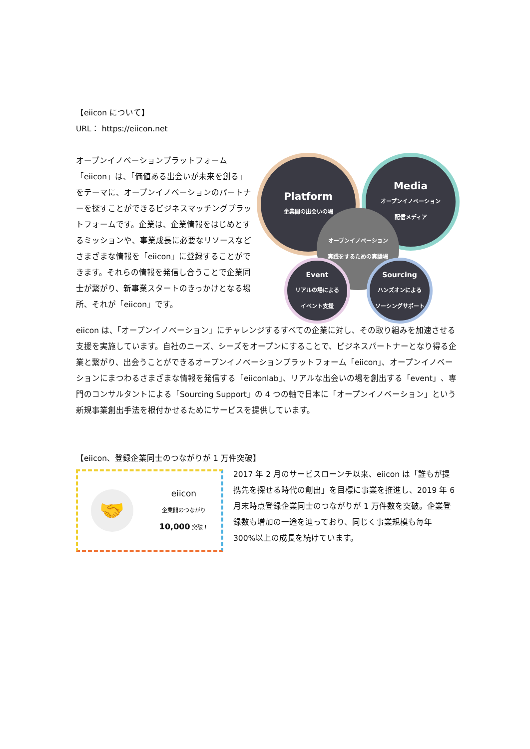【eiicon について】
URL： https://eiicon.net
Platform
企業間の出会いの場
Media
オープンイノベーション
配信メディア
オープンイノベーション
実践をするための実験場
Event
リアルの場による
イベント支援
Sourcing
ハンズオンによる
ソーシングサポート
オープンイノベーションプラットフォーム「eiicon」は、「価値ある出会いが未来を創る」をテーマに、オープンイノベーションのパートナーを探すことができるビジネスマッチングプラットフォームです。企業は、企業情報をはじめとするミッションや、事業成長に必要なリソースなどさまざまな情報を「eiicon」に登録することができます。それらの情報を発信し合うことで企業同士が繋がり、新事業スタートのきっかけとなる場所、それが「eiicon」です。
eiicon は、「オープンイノベーション」にチャレンジするすべての企業に対し、その取り組みを加速させる支援を実施しています。自社のニーズ、シーズをオープンにすることで、ビジネスパートナーとなり得る企業と繋がり、出会うことができるオープンイノベーションプラットフォーム「eiicon」、オープンイノベーションにまつわるさまざまな情報を発信する「eiiconlab」、リアルな出会いの場を創出する「event」、専門のコンサルタントによる「Sourcing Support」の 4 つの軸で日本に「オープンイノベーション」という新規事業創出手法を根付かせるためにサービスを提供しています。
【eiicon、登録企業同士のつながりが 1 万件突破】
🤝
eiicon
企業間のつながり
10,000 突破！
2017 年 2 月のサービスローンチ以来、eiicon は「誰もが提携先を探せる時代の創出」を目標に事業を推進し、2019 年 6 月末時点登録企業同士のつながりが 1 万件数を突破。企業登録数も増加の一途を辿っており、同じく事業規模も毎年 300%以上の成長を続けています。